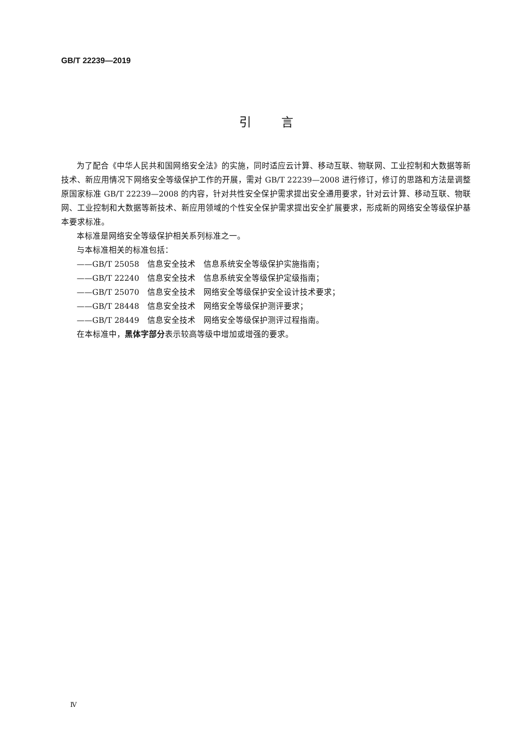GB/T 22239—2019
引言
为了配合《中华人民共和国网络安全法》的实施，同时适应云计算、移动互联、物联网、工业控制和大数据等新技术、新应用情况下网络安全等级保护工作的开展，需对 GB/T 22239—2008 进行修订，修订的思路和方法是调整原国家标准 GB/T 22239—2008 的内容，针对共性安全保护需求提出安全通用要求，针对云计算、移动互联、物联网、工业控制和大数据等新技术、新应用领域的个性安全保护需求提出安全扩展要求，形成新的网络安全等级保护基本要求标准。
本标准是网络安全等级保护相关系列标准之一。
与本标准相关的标准包括：
——GB/T 25058　信息安全技术　信息系统安全等级保护实施指南；
——GB/T 22240　信息安全技术　信息系统安全等级保护定级指南；
——GB/T 25070　信息安全技术　网络安全等级保护安全设计技术要求；
——GB/T 28448　信息安全技术　网络安全等级保护测评要求；
——GB/T 28449　信息安全技术　网络安全等级保护测评过程指南。
在本标准中，黑体字部分表示较高等级中增加或增强的要求。
Ⅳ